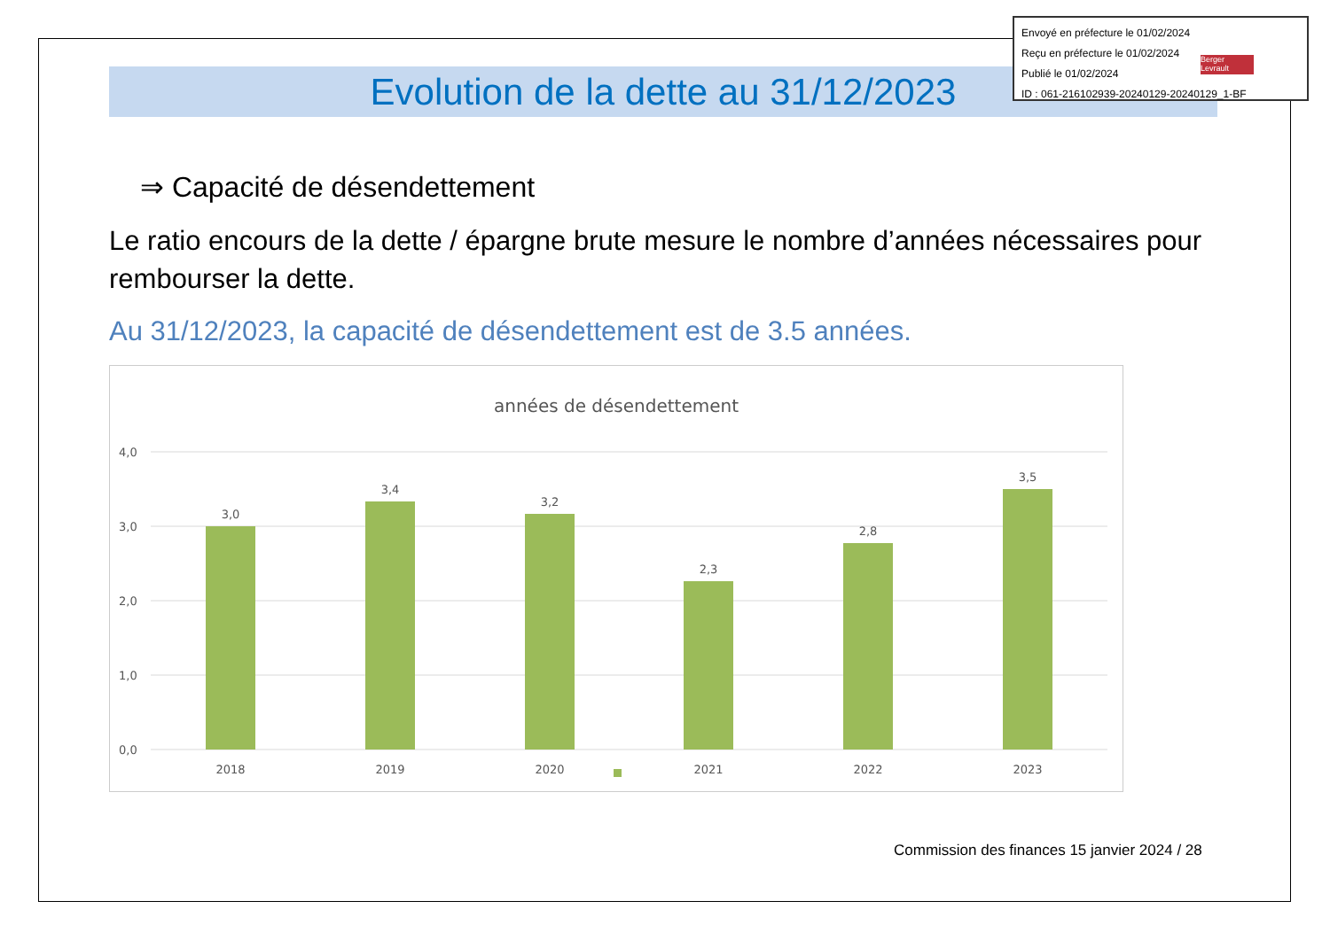Evolution de la dette au 31/12/2023
⇒ Capacité de désendettement
Le ratio encours de la dette / épargne brute mesure le nombre d’années nécessaires pour rembourser la dette.
Au 31/12/2023, la capacité de désendettement est de 3.5 années.
années de désendettement
4,0
3,0
2,0
1,0
0,0
3,0
3,4
3,2
2,3
2,8
3,5
2018
2019
2020
2021
2022
2023
Commission des finances 15 janvier 2024 / 28
Envoyé en préfecture le 01/02/2024
Reçu en préfecture le 01/02/2024
Publié le 01/02/2024
ID : 061-216102939-20240129-20240129_1-BF
Berger
Levrault